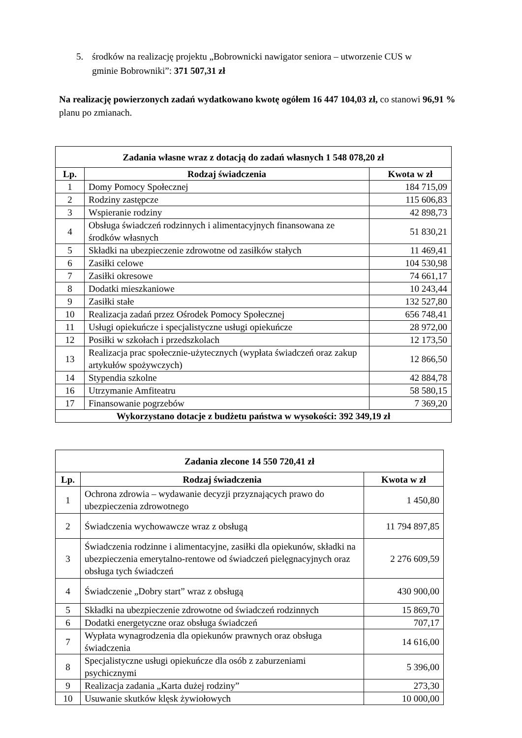5. środków na realizację projektu „Bobrownicki nawigator seniora – utworzenie CUS w
gminie Bobrowniki”: 371 507,31 zł
Na realizację powierzonych zadań wydatkowano kwotę ogółem 16 447 104,03 zł, co stanowi 96,91 % planu po zmianach.
| Zadania własne wraz z dotacją do zadań własnych 1 548 078,20 zł | | |
| --- | --- | --- |
| Lp. | Rodzaj świadczenia | Kwota w zł |
| 1 | Domy Pomocy Społecznej | 184 715,09 |
| 2 | Rodziny zastępcze | 115 606,83 |
| 3 | Wspieranie rodziny | 42 898,73 |
| 4 | Obsługa świadczeń rodzinnych i alimentacyjnych finansowana ze środków własnych | 51 830,21 |
| 5 | Składki na ubezpieczenie zdrowotne od zasiłków stałych | 11 469,41 |
| 6 | Zasiłki celowe | 104 530,98 |
| 7 | Zasiłki okresowe | 74 661,17 |
| 8 | Dodatki mieszkaniowe | 10 243,44 |
| 9 | Zasiłki stałe | 132 527,80 |
| 10 | Realizacja zadań przez Ośrodek Pomocy Społecznej | 656 748,41 |
| 11 | Usługi opiekuńcze i specjalistyczne usługi opiekuńcze | 28 972,00 |
| 12 | Posiłki w szkołach i przedszkolach | 12 173,50 |
| 13 | Realizacja prac społecznie-użytecznych (wypłata świadczeń oraz zakup artykułów spożywczych) | 12 866,50 |
| 14 | Stypendia szkolne | 42 884,78 |
| 16 | Utrzymanie Amfiteatru | 58 580,15 |
| 17 | Finansowanie pogrzebów | 7 369,20 |
| Wykorzystano dotacje z budżetu państwa w wysokości: 392 349,19 zł | | |
| Zadania zlecone 14 550 720,41 zł | | |
| --- | --- | --- |
| Lp. | Rodzaj świadczenia | Kwota w zł |
| 1 | Ochrona zdrowia – wydawanie decyzji przyznających prawo do ubezpieczenia zdrowotnego | 1 450,80 |
| 2 | Świadczenia wychowawcze wraz z obsługą | 11 794 897,85 |
| 3 | Świadczenia rodzinne i alimentacyjne, zasiłki dla opiekunów, składki na ubezpieczenia emerytalno-rentowe od świadczeń pielęgnacyjnych oraz obsługa tych świadczeń | 2 276 609,59 |
| 4 | Świadczenie „Dobry start” wraz z obsługą | 430 900,00 |
| 5 | Składki na ubezpieczenie zdrowotne od świadczeń rodzinnych | 15 869,70 |
| 6 | Dodatki energetyczne oraz obsługa świadczeń | 707,17 |
| 7 | Wypłata wynagrodzenia dla opiekunów prawnych oraz obsługa świadczenia | 14 616,00 |
| 8 | Specjalistyczne usługi opiekuńcze dla osób z zaburzeniami psychicznymi | 5 396,00 |
| 9 | Realizacja zadania „Karta dużej rodziny” | 273,30 |
| 10 | Usuwanie skutków klęsk żywiołowych | 10 000,00 |